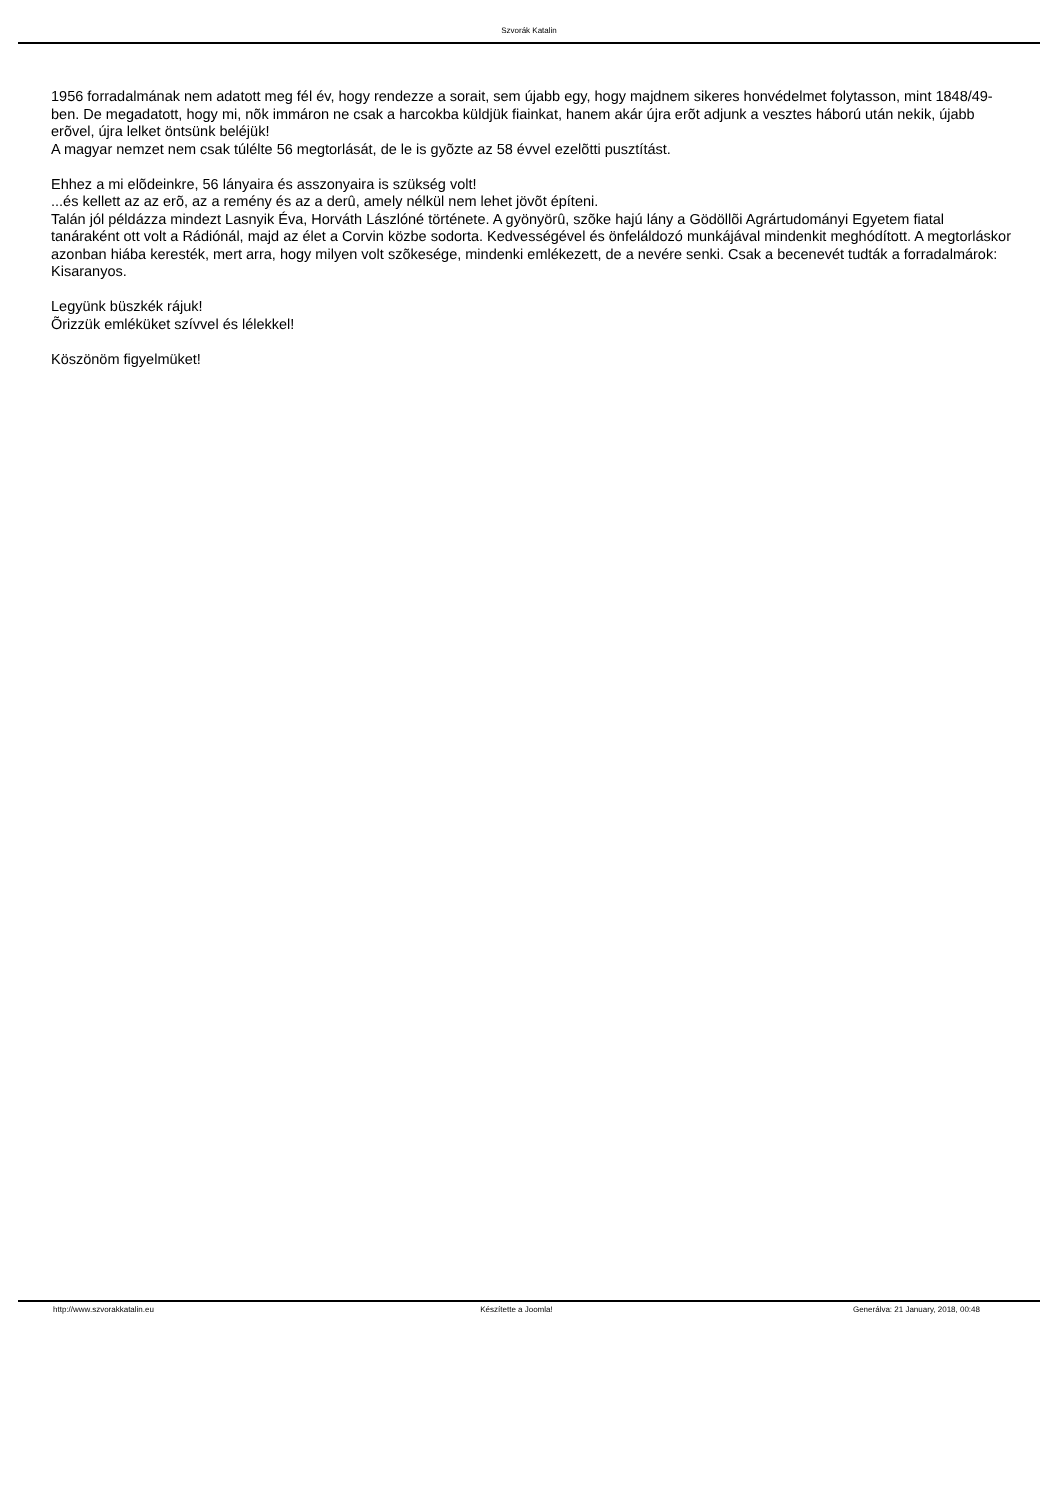Szvorák Katalin
1956 forradalmának nem adatott meg fél év, hogy rendezze a sorait, sem újabb egy, hogy majdnem sikeres honvédelmet folytasson, mint 1848/49-ben. De megadatott, hogy mi, nõk immáron ne csak a harcokba küldjük fiainkat, hanem akár újra erõt adjunk a vesztes háború után nekik, újabb erõvel, újra lelket öntsünk beléjük!
A magyar nemzet nem csak túlélte 56 megtorlását, de le is gyõzte az 58 évvel ezelõtti pusztítást.
Ehhez a mi elõdeinkre, 56 lányaira és asszonyaira is szükség volt!
...és kellett az az erõ, az a remény és az a derû, amely nélkül nem lehet jövõt építeni.
Talán jól példázza mindezt Lasnyik Éva, Horváth Lászlóné története. A gyönyörû, szõke hajú lány a Gödöllõi Agrártudományi Egyetem fiatal tanáraként ott volt a Rádiónál, majd az élet a Corvin közbe sodorta. Kedvességével és önfeláldozó munkájával mindenkit meghódított. A megtorláskor azonban hiába keresték, mert arra, hogy milyen volt szõkesége, mindenki emlékezett, de a nevére senki. Csak a becenevét tudták a forradalmárok: Kisaranyos.
Legyünk büszkék rájuk!
Õrizzük emléküket szívvel és lélekkel!
Köszönöm figyelmüket!
http://www.szvorakkatalin.eu Készítette a Joomla! Generálva: 21 January, 2018, 00:48